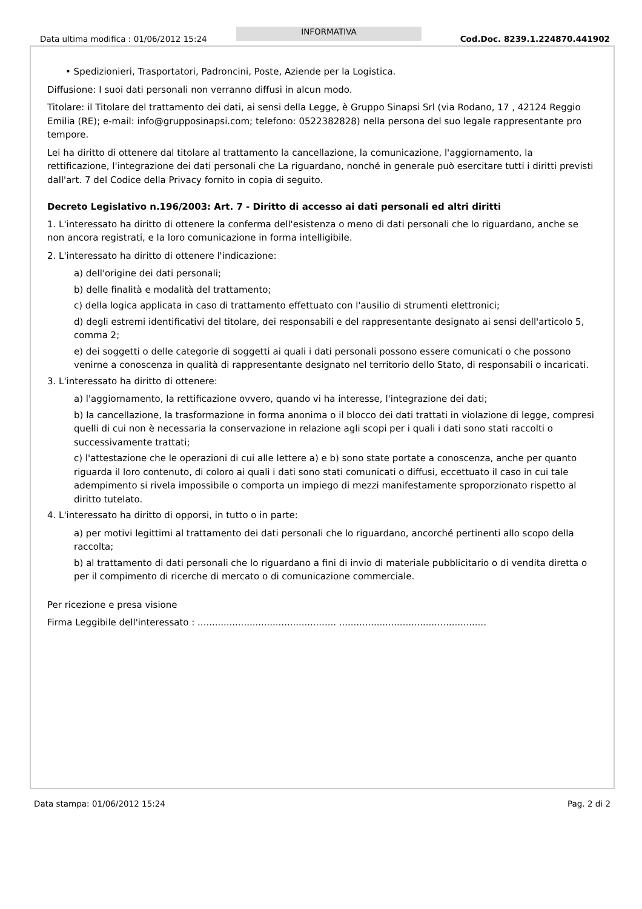Data ultima modifica : 01/06/2012 15:24
INFORMATIVA
Cod.Doc. 8239.1.224870.441902
• Spedizionieri, Trasportatori, Padroncini, Poste, Aziende per la Logistica.
Diffusione: I suoi dati personali non verranno diffusi in alcun modo.
Titolare: il Titolare del trattamento dei dati, ai sensi della Legge, è Gruppo Sinapsi Srl (via Rodano, 17 , 42124 Reggio Emilia (RE); e-mail: info@grupposinapsi.com; telefono: 0522382828) nella persona del suo legale rappresentante pro tempore.
Lei ha diritto di ottenere dal titolare al trattamento la cancellazione, la comunicazione, l'aggiornamento, la rettificazione, l'integrazione dei dati personali che La riguardano, nonché in generale può esercitare tutti i diritti previsti dall'art. 7 del Codice della Privacy fornito in copia di seguito.
Decreto Legislativo n.196/2003: Art. 7 - Diritto di accesso ai dati personali ed altri diritti
1. L'interessato ha diritto di ottenere la conferma dell'esistenza o meno di dati personali che lo riguardano, anche se non ancora registrati, e la loro comunicazione in forma intelligibile.
2. L'interessato ha diritto di ottenere l'indicazione:
a) dell'origine dei dati personali;
b) delle finalità e modalità del trattamento;
c) della logica applicata in caso di trattamento effettuato con l'ausilio di strumenti elettronici;
d) degli estremi identificativi del titolare, dei responsabili e del rappresentante designato ai sensi dell'articolo 5, comma 2;
e) dei soggetti o delle categorie di soggetti ai quali i dati personali possono essere comunicati o che possono venirne a conoscenza in qualità di rappresentante designato nel territorio dello Stato, di responsabili o incaricati.
3. L'interessato ha diritto di ottenere:
a) l'aggiornamento, la rettificazione ovvero, quando vi ha interesse, l'integrazione dei dati;
b) la cancellazione, la trasformazione in forma anonima o il blocco dei dati trattati in violazione di legge, compresi quelli di cui non è necessaria la conservazione in relazione agli scopi per i quali i dati sono stati raccolti o successivamente trattati;
c) l'attestazione che le operazioni di cui alle lettere a) e b) sono state portate a conoscenza, anche per quanto riguarda il loro contenuto, di coloro ai quali i dati sono stati comunicati o diffusi, eccettuato il caso in cui tale adempimento si rivela impossibile o comporta un impiego di mezzi manifestamente sproporzionato rispetto al diritto tutelato.
4. L'interessato ha diritto di opporsi, in tutto o in parte:
a) per motivi legittimi al trattamento dei dati personali che lo riguardano, ancorché pertinenti allo scopo della raccolta;
b) al trattamento di dati personali che lo riguardano a fini di invio di materiale pubblicitario o di vendita diretta o per il compimento di ricerche di mercato o di comunicazione commerciale.
Per ricezione e presa visione
Firma Leggibile dell'interessato : ................................................ ...................................................
Data stampa: 01/06/2012 15:24 Pag. 2 di 2